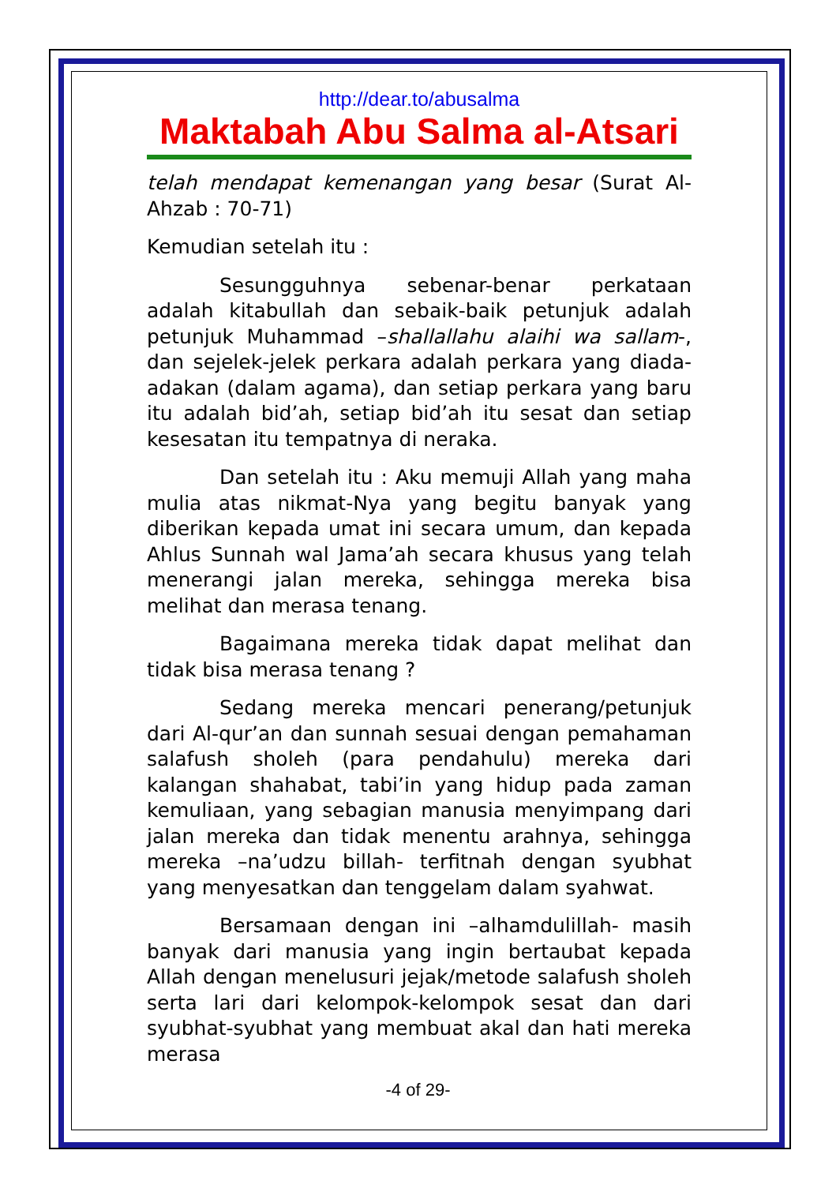http://dear.to/abusalma
Maktabah Abu Salma al-Atsari
telah mendapat kemenangan yang besar (Surat Al-Ahzab : 70-71)
Kemudian setelah itu :
Sesungguhnya sebenar-benar perkataan adalah kitabullah dan sebaik-baik petunjuk adalah petunjuk Muhammad –shallallahu alaihi wa sallam-, dan sejelek-jelek perkara adalah perkara yang diada-adakan (dalam agama), dan setiap perkara yang baru itu adalah bid’ah, setiap bid’ah itu sesat dan setiap kesesatan itu tempatnya di neraka.
Dan setelah itu : Aku memuji Allah yang maha mulia atas nikmat-Nya yang begitu banyak yang diberikan kepada umat ini secara umum, dan kepada Ahlus Sunnah wal Jama’ah secara khusus yang telah menerangi jalan mereka, sehingga mereka bisa melihat dan merasa tenang.
Bagaimana mereka tidak dapat melihat dan tidak bisa merasa tenang ?
Sedang mereka mencari penerang/petunjuk dari Al-qur’an dan sunnah sesuai dengan pemahaman salafush sholeh (para pendahulu) mereka dari kalangan shahabat, tabi’in yang hidup pada zaman kemuliaan, yang sebagian manusia menyimpang dari jalan mereka dan tidak menentu arahnya, sehingga mereka –na’udzu billah- terfitnah dengan syubhat yang menyesatkan dan tenggelam dalam syahwat.
Bersamaan dengan ini –alhamdulillah- masih banyak dari manusia yang ingin bertaubat kepada Allah dengan menelusuri jejak/metode salafush sholeh serta lari dari kelompok-kelompok sesat dan dari syubhat-syubhat yang membuat akal dan hati mereka merasa
-4 of 29-